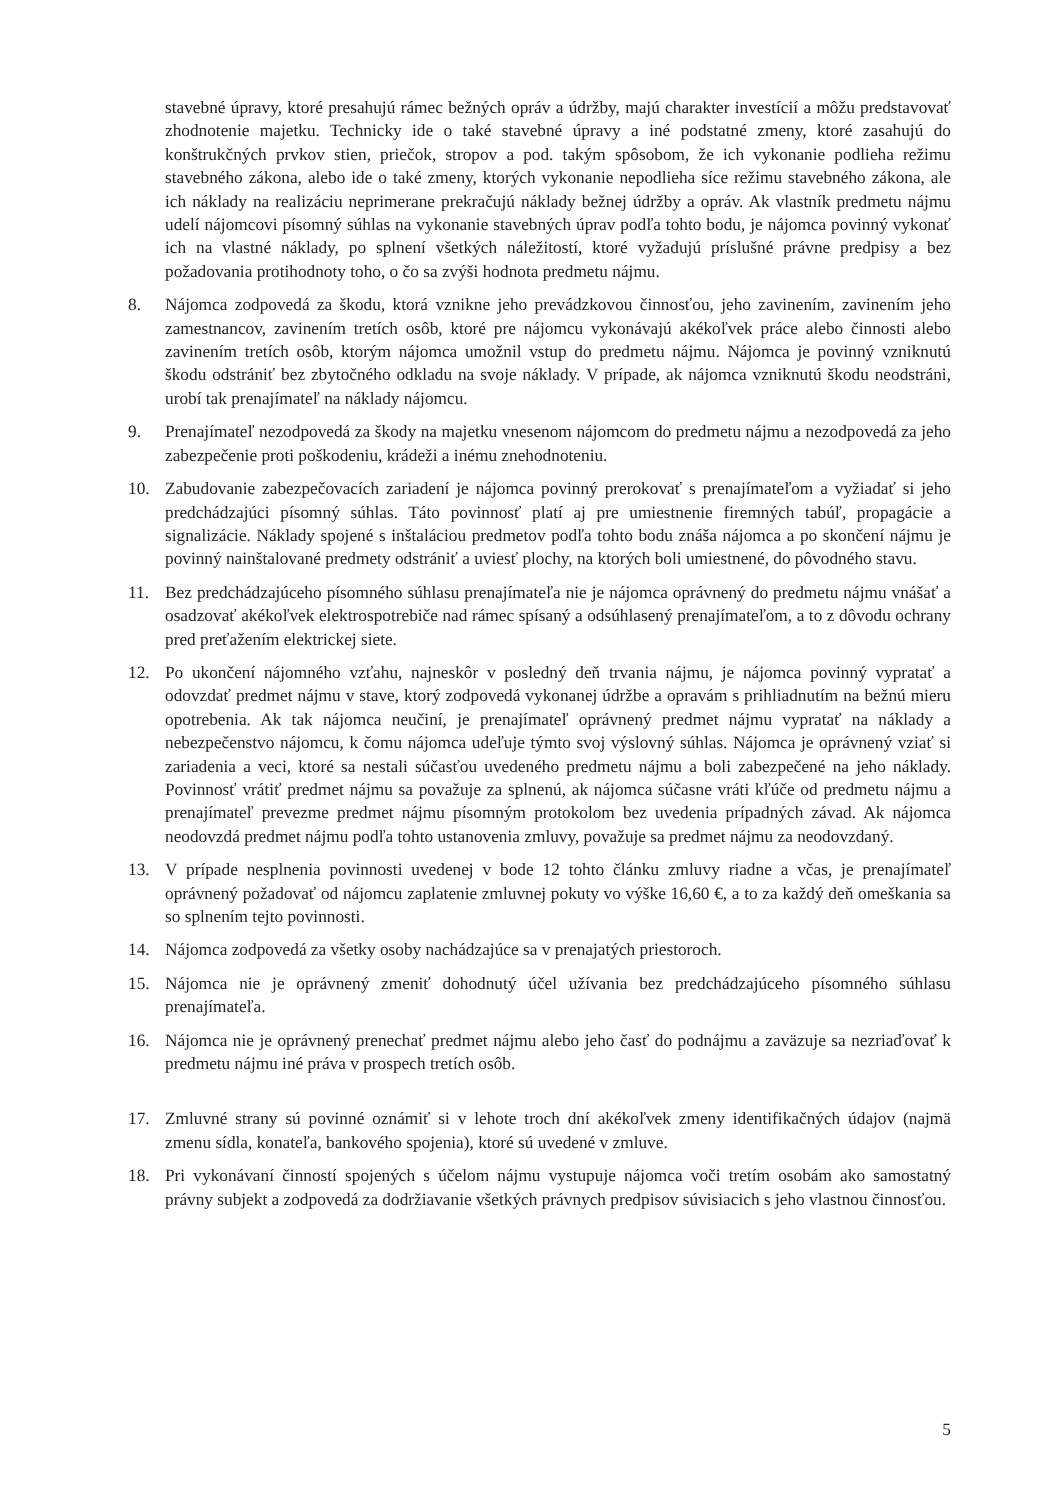stavebné úpravy, ktoré presahujú rámec bežných opráv a údržby, majú charakter investícií a môžu predstavovať zhodnotenie majetku. Technicky ide o také stavebné úpravy a iné podstatné zmeny, ktoré zasahujú do konštrukčných prvkov stien, priečok, stropov a pod. takým spôsobom, že ich vykonanie podlieha režimu stavebného zákona, alebo ide o také zmeny, ktorých vykonanie nepodlieha síce režimu stavebného zákona, ale ich náklady na realizáciu neprimerane prekračujú náklady bežnej údržby a opráv. Ak vlastník predmetu nájmu udelí nájomcovi písomný súhlas na vykonanie stavebných úprav podľa tohto bodu, je nájomca povinný vykonať ich na vlastné náklady, po splnení všetkých náležitostí, ktoré vyžadujú príslušné právne predpisy a bez požadovania protihodnoty toho, o čo sa zvýši hodnota predmetu nájmu.
8. Nájomca zodpovedá za škodu, ktorá vznikne jeho prevádzkovou činnosťou, jeho zavinením, zavinením jeho zamestnancov, zavinením tretích osôb, ktoré pre nájomcu vykonávajú akékoľvek práce alebo činnosti alebo zavinením tretích osôb, ktorým nájomca umožnil vstup do predmetu nájmu. Nájomca je povinný vzniknutú škodu odstrániť bez zbytočného odkladu na svoje náklady. V prípade, ak nájomca vzniknutú škodu neodstráni, urobí tak prenajímateľ na náklady nájomcu.
9. Prenajímateľ nezodpovedá za škody na majetku vnesenom nájomcom do predmetu nájmu a nezodpovedá za jeho zabezpečenie proti poškodeniu, krádeži a inému znehodnoteniu.
10. Zabudovanie zabezpečovacích zariadení je nájomca povinný prerokovať s prenajímateľom a vyžiadať si jeho predchádzajúci písomný súhlas. Táto povinnosť platí aj pre umiestnenie firemných tabúľ, propagácie a signalizácie. Náklady spojené s inštaláciou predmetov podľa tohto bodu znáša nájomca a po skončení nájmu je povinný nainštalované predmety odstrániť a uviesť plochy, na ktorých boli umiestnené, do pôvodného stavu.
11. Bez predchádzajúceho písomného súhlasu prenajímateľa nie je nájomca oprávnený do predmetu nájmu vnášať a osadzovať akékoľvek elektrospotrebiče nad rámec spísaný a odsúhlasený prenajímateľom, a to z dôvodu ochrany pred preťažením elektrickej siete.
12. Po ukončení nájomného vzťahu, najneskôr v posledný deň trvania nájmu, je nájomca povinný vypratať a odovzdať predmet nájmu v stave, ktorý zodpovedá vykonanej údržbe a opravám s prihliadnutím na bežnú mieru opotrebenia. Ak tak nájomca neučiní, je prenajímateľ oprávnený predmet nájmu vypratať na náklady a nebezpečenstvo nájomcu, k čomu nájomca udeľuje týmto svoj výslovný súhlas. Nájomca je oprávnený vziať si zariadenia a veci, ktoré sa nestali súčasťou uvedeného predmetu nájmu a boli zabezpečené na jeho náklady. Povinnosť vrátiť predmet nájmu sa považuje za splnenú, ak nájomca súčasne vráti kľúče od predmetu nájmu a prenajímateľ prevezme predmet nájmu písomným protokolom bez uvedenia prípadných závad. Ak nájomca neodovzdá predmet nájmu podľa tohto ustanovenia zmluvy, považuje sa predmet nájmu za neodovzdaný.
13. V prípade nesplnenia povinnosti uvedenej v bode 12 tohto článku zmluvy riadne a včas, je prenajímateľ oprávnený požadovať od nájomcu zaplatenie zmluvnej pokuty vo výške 16,60 €, a to za každý deň omeškania sa so splnením tejto povinnosti.
14. Nájomca zodpovedá za všetky osoby nachádzajúce sa v prenajatých priestoroch.
15. Nájomca nie je oprávnený zmeniť dohodnutý účel užívania bez predchádzajúceho písomného súhlasu prenajímateľa.
16. Nájomca nie je oprávnený prenechať predmet nájmu alebo jeho časť do podnájmu a zaväzuje sa nezriaďovať k predmetu nájmu iné práva v prospech tretích osôb.
17. Zmluvné strany sú povinné oznámiť si v lehote troch dní akékoľvek zmeny identifikačných údajov (najmä zmenu sídla, konateľa, bankového spojenia), ktoré sú uvedené v zmluve.
18. Pri vykonávaní činností spojených s účelom nájmu vystupuje nájomca voči tretím osobám ako samostatný právny subjekt a zodpovedá za dodržiavanie všetkých právnych predpisov súvisiacich s jeho vlastnou činnosťou.
5